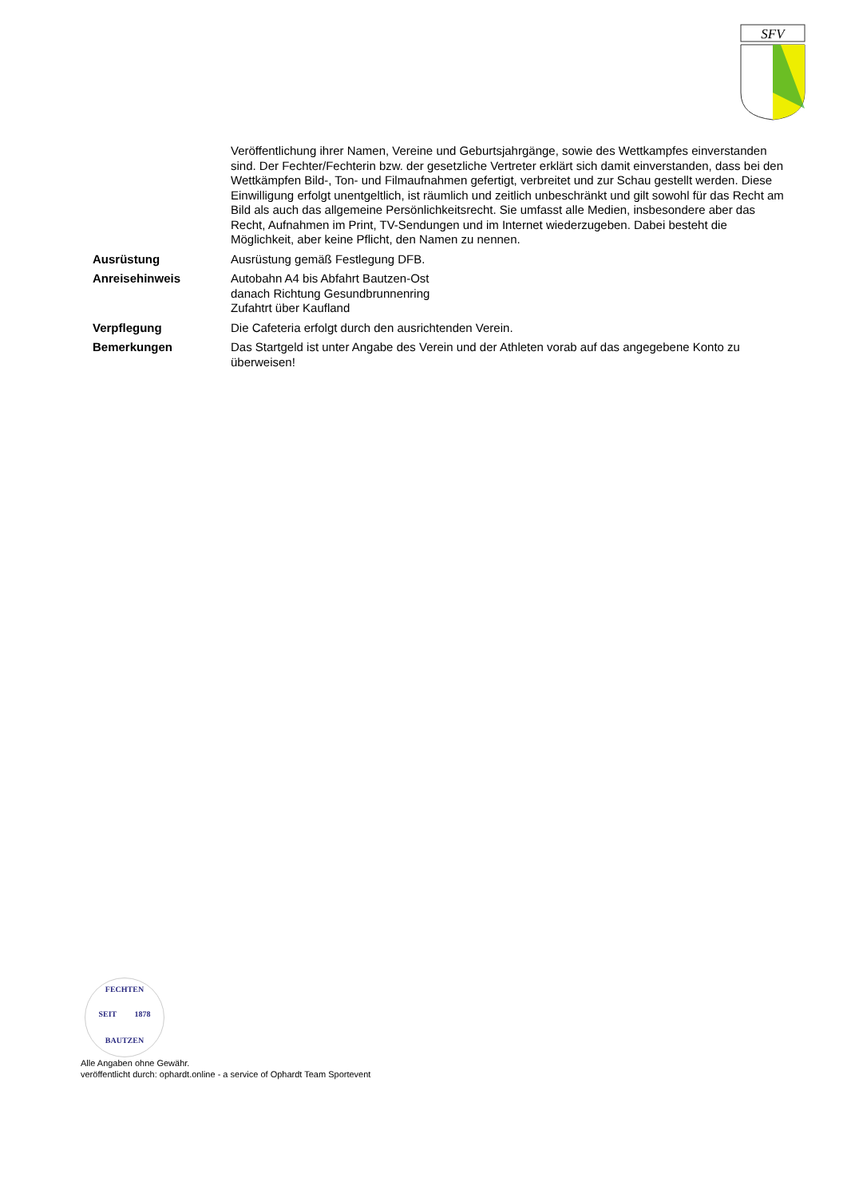SFV
| | Veröffentlichung ihrer Namen, Vereine und Geburtsjahrgänge, sowie des Wettkampfes einverstanden sind. Der Fechter/Fechterin bzw. der gesetzliche Vertreter erklärt sich damit einverstanden, dass bei den Wettkämpfen Bild-, Ton- und Filmaufnahmen gefertigt, verbreitet und zur Schau gestellt werden. Diese Einwilligung erfolgt unentgeltlich, ist räumlich und zeitlich unbeschränkt und gilt sowohl für das Recht am Bild als auch das allgemeine Persönlichkeitsrecht. Sie umfasst alle Medien, insbesondere aber das Recht, Aufnahmen im Print, TV-Sendungen und im Internet wiederzugeben. Dabei besteht die Möglichkeit, aber keine Pflicht, den Namen zu nennen. |
| Ausrüstung | Ausrüstung gemäß Festlegung DFB. |
| Anreisehinweis | Autobahn A4 bis Abfahrt Bautzen-Ost danach Richtung Gesundbrunnenring Zufahtrt über Kaufland |
| Verpflegung | Die Cafeteria erfolgt durch den ausrichtenden Verein. |
| Bemerkungen | Das Startgeld ist unter Angabe des Verein und der Athleten vorab auf das angegebene Konto zu überweisen! |
FECHTEN
SEIT 1878
BAUTZEN
Alle Angaben ohne Gewähr.
veröffentlicht durch: ophardt.online - a service of Ophardt Team Sportevent